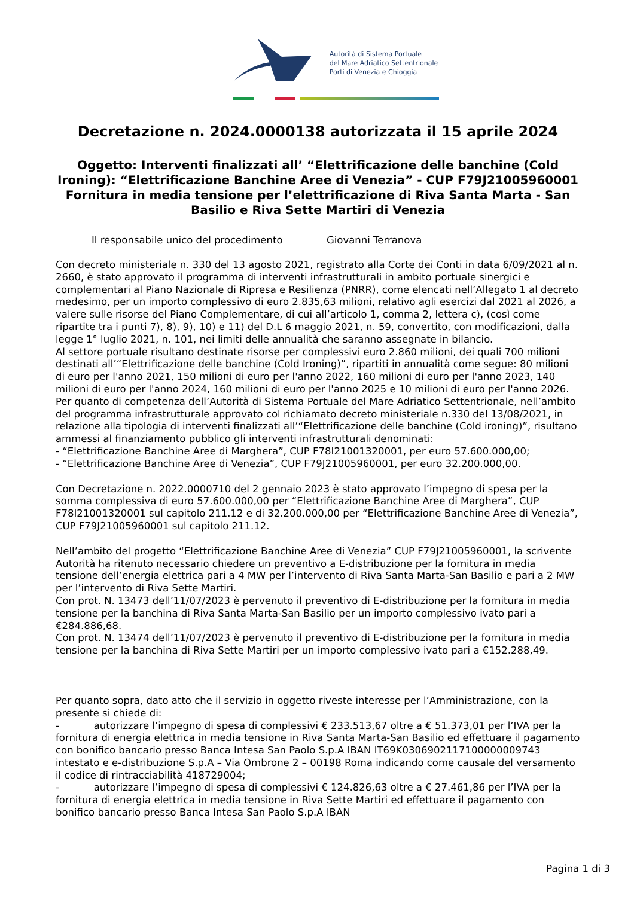Autorità di Sistema Portuale
del Mare Adriatico Settentrionale
Porti di Venezia e Chioggia
Decretazione n. 2024.0000138 autorizzata il 15 aprile 2024
Oggetto: Interventi finalizzati all’ “Elettrificazione delle banchine (Cold Ironing): “Elettrificazione Banchine Aree di Venezia” - CUP F79J21005960001
Fornitura in media tensione per l’elettrificazione di Riva Santa Marta - San Basilio e Riva Sette Martiri di Venezia
Il responsabile unico del procedimento Giovanni Terranova
Con decreto ministeriale n. 330 del 13 agosto 2021, registrato alla Corte dei Conti in data 6/09/2021 al n. 2660, è stato approvato il programma di interventi infrastrutturali in ambito portuale sinergici e complementari al Piano Nazionale di Ripresa e Resilienza (PNRR), come elencati nell’Allegato 1 al decreto medesimo, per un importo complessivo di euro 2.835,63 milioni, relativo agli esercizi dal 2021 al 2026, a valere sulle risorse del Piano Complementare, di cui all’articolo 1, comma 2, lettera c), (così come ripartite tra i punti 7), 8), 9), 10) e 11) del D.L 6 maggio 2021, n. 59, convertito, con modificazioni, dalla legge 1° luglio 2021, n. 101, nei limiti delle annualità che saranno assegnate in bilancio.
Al settore portuale risultano destinate risorse per complessivi euro 2.860 milioni, dei quali 700 milioni destinati all’“Elettrificazione delle banchine (Cold Ironing)”, ripartiti in annualità come segue: 80 milioni di euro per l'anno 2021, 150 milioni di euro per l'anno 2022, 160 milioni di euro per l'anno 2023, 140 milioni di euro per l'anno 2024, 160 milioni di euro per l'anno 2025 e 10 milioni di euro per l'anno 2026.
Per quanto di competenza dell’Autorità di Sistema Portuale del Mare Adriatico Settentrionale, nell’ambito del programma infrastrutturale approvato col richiamato decreto ministeriale n.330 del 13/08/2021, in relazione alla tipologia di interventi finalizzati all’“Elettrificazione delle banchine (Cold ironing)”, risultano ammessi al finanziamento pubblico gli interventi infrastrutturali denominati:
- “Elettrificazione Banchine Aree di Marghera”, CUP F78I21001320001, per euro 57.600.000,00;
- “Elettrificazione Banchine Aree di Venezia”, CUP F79J21005960001, per euro 32.200.000,00.
Con Decretazione n. 2022.0000710 del 2 gennaio 2023 è stato approvato l’impegno di spesa per la somma complessiva di euro 57.600.000,00 per “Elettrificazione Banchine Aree di Marghera”, CUP F78I21001320001 sul capitolo 211.12 e di 32.200.000,00 per “Elettrificazione Banchine Aree di Venezia”, CUP F79J21005960001 sul capitolo 211.12.
Nell’ambito del progetto “Elettrificazione Banchine Aree di Venezia” CUP F79J21005960001, la scrivente Autorità ha ritenuto necessario chiedere un preventivo a E-distribuzione per la fornitura in media tensione dell’energia elettrica pari a 4 MW per l’intervento di Riva Santa Marta-San Basilio e pari a 2 MW per l’intervento di Riva Sette Martiri.
Con prot. N. 13473 dell’11/07/2023 è pervenuto il preventivo di E-distribuzione per la fornitura in media tensione per la banchina di Riva Santa Marta-San Basilio per un importo complessivo ivato pari a €284.886,68.
Con prot. N. 13474 dell’11/07/2023 è pervenuto il preventivo di E-distribuzione per la fornitura in media tensione per la banchina di Riva Sette Martiri per un importo complessivo ivato pari a €152.288,49.
Per quanto sopra, dato atto che il servizio in oggetto riveste interesse per l’Amministrazione, con la presente si chiede di:
- autorizzare l’impegno di spesa di complessivi € 233.513,67 oltre a € 51.373,01 per l’IVA per la fornitura di energia elettrica in media tensione in Riva Santa Marta-San Basilio ed effettuare il pagamento con bonifico bancario presso Banca Intesa San Paolo S.p.A IBAN IT69K0306902117100000009743 intestato e e-distribuzione S.p.A – Via Ombrone 2 – 00198 Roma indicando come causale del versamento il codice di rintracciabilità 418729004;
- autorizzare l’impegno di spesa di complessivi € 124.826,63 oltre a € 27.461,86 per l’IVA per la fornitura di energia elettrica in media tensione in Riva Sette Martiri ed effettuare il pagamento con bonifico bancario presso Banca Intesa San Paolo S.p.A IBAN
Pagina 1 di 3